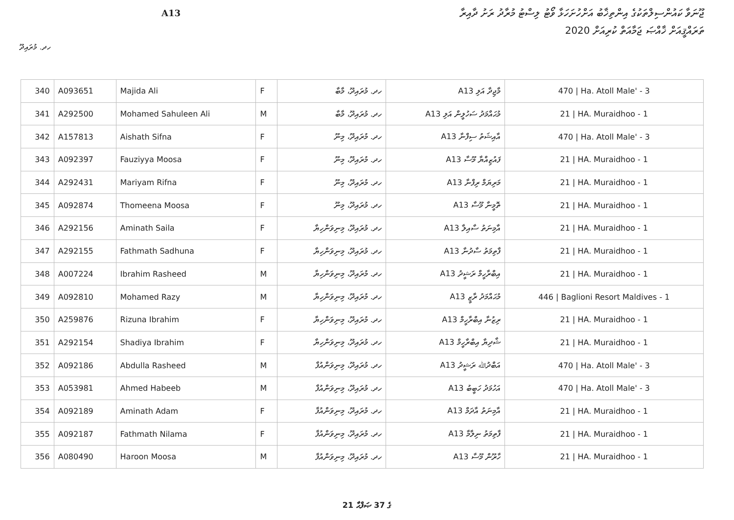ޖޫނަވާ ކައުންސިލްތަކުގެ އިންތިޚާބު އަށްހުށަހަޅާ ވޯޓު ލިސްޓު މުރާދު ރަށު ދާއިރާ
A13
ތަރައްޤީއަށް ޚާއްޞަ ޖަމާއަތް ކުރިއަށް 2020
ހދ. މުރައިދޫ
| 340 | A093651 | Majida Ali | F | ހދ. މުރައިދޫ، މާބާ | A13 މާޖިދާ އަލި | 470 / Ha. Atoll Male' - 3 |
| 341 | A292500 | Mohamed Sahuleen Ali | M | ހދ. މުރައިދޫ، މާބާ | A13 މުޙައްމަދު ސަހުލީން އަލި | 21 / HA. Muraidhoo - 1 |
| 342 | A157813 | Aishath Sifna | F | ހދ. މުރައިދޫ، މިނޫ | A13 އާއިޝަތު ސިފްނާ | 470 / Ha. Atoll Male' - 3 |
| 343 | A092397 | Fauziyya Moosa | F | ހދ. މުރައިދޫ، މިނޫ | A13 ފައުޒިއްޔާ މޫސާ | 21 / HA. Muraidhoo - 1 |
| 344 | A292431 | Mariyam Rifna | F | ހދ. މުރައިދޫ، މިނޫ | A13 މަރިޔަމް ރިފްނާ | 21 / HA. Muraidhoo - 1 |
| 345 | A092874 | Thomeena Moosa | F | ހދ. މުރައިދޫ، މިނޫ | A13 ތޮމީނާ މޫސާ | 21 / HA. Muraidhoo - 1 |
| 346 | A292156 | Aminath Saila | F | ހދ. މުރައިދޫ، މިނިވަންހިޔާ | A13 އާމިނަތު ސާއިލާ | 21 / HA. Muraidhoo - 1 |
| 347 | A292155 | Fathmath Sadhuna | F | ހދ. މުރައިދޫ، މިނިވަންހިޔާ | A13 ފާތިމަތު ސާދުނާ | 21 / HA. Muraidhoo - 1 |
| 348 | A007224 | Ibrahim Rasheed | M | ހދ. މުރައިދޫ، މިނިވަންހިޔާ | A13 އިބްރާހީމް ރަޝީދު | 21 / HA. Muraidhoo - 1 |
| 349 | A092810 | Mohamed Razy | M | ހދ. މުރައިދޫ، މިނިވަންހިޔާ | A13 މުޙައްމަދު ރާޒީ | 446 / Baglioni Resort Maldives - 1 |
| 350 | A259876 | Rizuna Ibrahim | F | ހދ. މުރައިދޫ، މިނިވަންހިޔާ | A13 ރިޒުނާ އިބްރާހީމް | 21 / HA. Muraidhoo - 1 |
| 351 | A292154 | Shadiya Ibrahim | F | ހދ. މުރައިދޫ، މިނިވަންހިޔާ | A13 ޝާދިޔާ އިބްރާހީމް | 21 / HA. Muraidhoo - 1 |
| 352 | A092186 | Abdulla Rasheed | M | ހދ. މުރައިދޫ، މިނިވަންއުފާ | A13 އަބްދުﷲ ރަޝީދު | 470 / Ha. Atoll Male' - 3 |
| 353 | A053981 | Ahmed Habeeb | M | ހދ. މުރައިދޫ، މިނިވަންއުފާ | A13 އަހުމަދު ހަބީބު | 470 / Ha. Atoll Male' - 3 |
| 354 | A092189 | Aminath Adam | F | ހދ. މުރައިދޫ، މިނިވަންއުފާ | A13 އާމިނަތު އާދަމް | 21 / HA. Muraidhoo - 1 |
| 355 | A092187 | Fathmath Nilama | F | ހދ. މުރައިދޫ، މިނިވަންއުފާ | A13 ފާތިމަތު ނިލާމާ | 21 / HA. Muraidhoo - 1 |
| 356 | A080490 | Haroon Moosa | M | ހދ. މުރައިދޫ، މިނިވަންއުފާ | A13 ހާރޫން މޫސާ | 21 / HA. Muraidhoo - 1 |
21 ގެ 37 ޞަފްޙާ